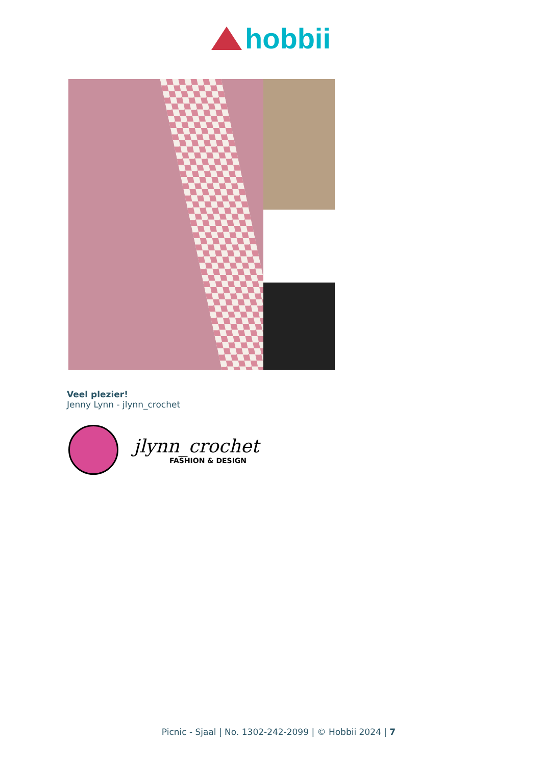hobbii
Veel plezier!
Jenny Lynn - jlynn_crochet
jlynn_crochet
FASHION & DESIGN
Picnic - Sjaal | No. 1302-242-2099 | © Hobbii 2024 | 7